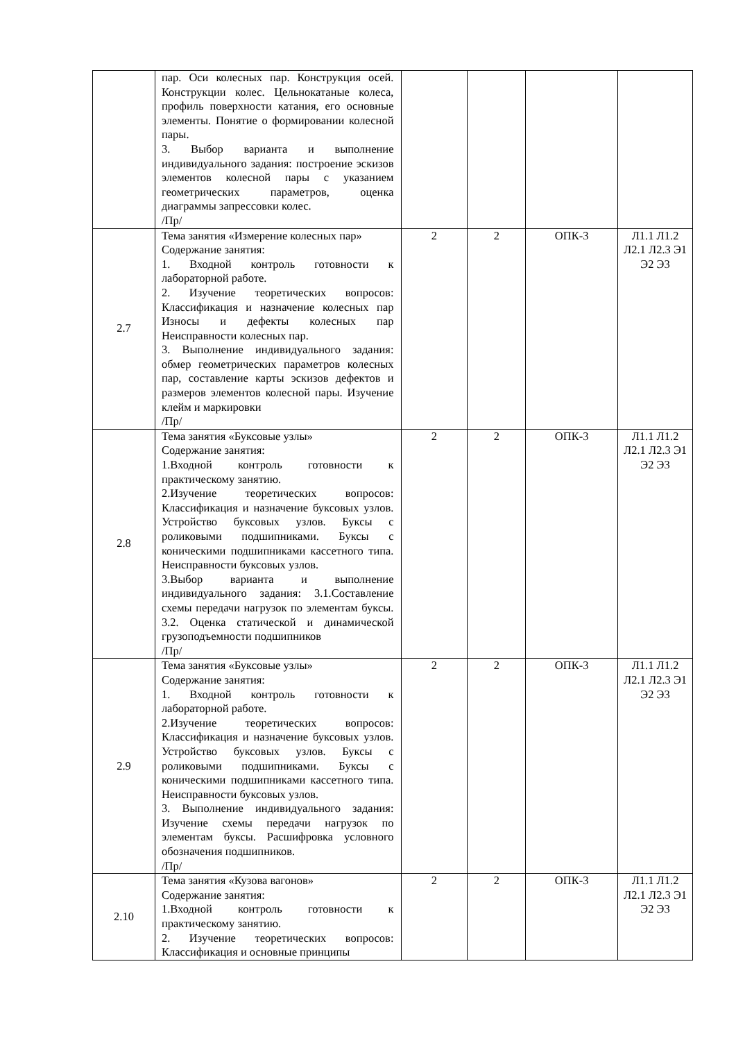| | пар. Оси колесных пар. Конструкция осей. Конструкции колес. Цельнокатаные колеса, профиль поверхности катания, его основные элементы. Понятие о формировании колесной пары. 3. Выбор варианта и выполнение индивидуального задания: построение эскизов элементов колесной пары с указанием геометрических параметров, оценка диаграммы запрессовки колес. /Пр/ | | | | |
| 2.7 | Тема занятия «Измерение колесных пар» Содержание занятия: 1. Входной контроль готовности к лабораторной работе. 2. Изучение теоретических вопросов: Классификация и назначение колесных пар Износы и дефекты колесных пар Неисправности колесных пар. 3. Выполнение индивидуального задания: обмер геометрических параметров колесных пар, составление карты эскизов дефектов и размеров элементов колесной пары. Изучение клейм и маркировки /Пр/ | 2 | 2 | ОПК-3 | Л1.1 Л1.2 Л2.1 Л2.3 Э1 Э2 Э3 |
| 2.8 | Тема занятия «Буксовые узлы» Содержание занятия: 1.Входной контроль готовности к практическому занятию. 2.Изучение теоретических вопросов: Классификация и назначение буксовых узлов. Устройство буксовых узлов. Буксы с роликовыми подшипниками. Буксы с коническими подшипниками кассетного типа. Неисправности буксовых узлов. 3.Выбор варианта и выполнение индивидуального задания: 3.1.Составление схемы передачи нагрузок по элементам буксы. 3.2. Оценка статической и динамической грузоподъемности подшипников /Пр/ | 2 | 2 | ОПК-3 | Л1.1 Л1.2 Л2.1 Л2.3 Э1 Э2 Э3 |
| 2.9 | Тема занятия «Буксовые узлы» Содержание занятия: 1. Входной контроль готовности к лабораторной работе. 2.Изучение теоретических вопросов: Классификация и назначение буксовых узлов. Устройство буксовых узлов. Буксы с роликовыми подшипниками. Буксы с коническими подшипниками кассетного типа. Неисправности буксовых узлов. 3. Выполнение индивидуального задания: Изучение схемы передачи нагрузок по элементам буксы. Расшифровка условного обозначения подшипников. /Пр/ | 2 | 2 | ОПК-3 | Л1.1 Л1.2 Л2.1 Л2.3 Э1 Э2 Э3 |
| 2.10 | Тема занятия «Кузова вагонов» Содержание занятия: 1.Входной контроль готовности к практическому занятию. 2. Изучение теоретических вопросов: Классификация и основные принципы | 2 | 2 | ОПК-3 | Л1.1 Л1.2 Л2.1 Л2.3 Э1 Э2 Э3 |